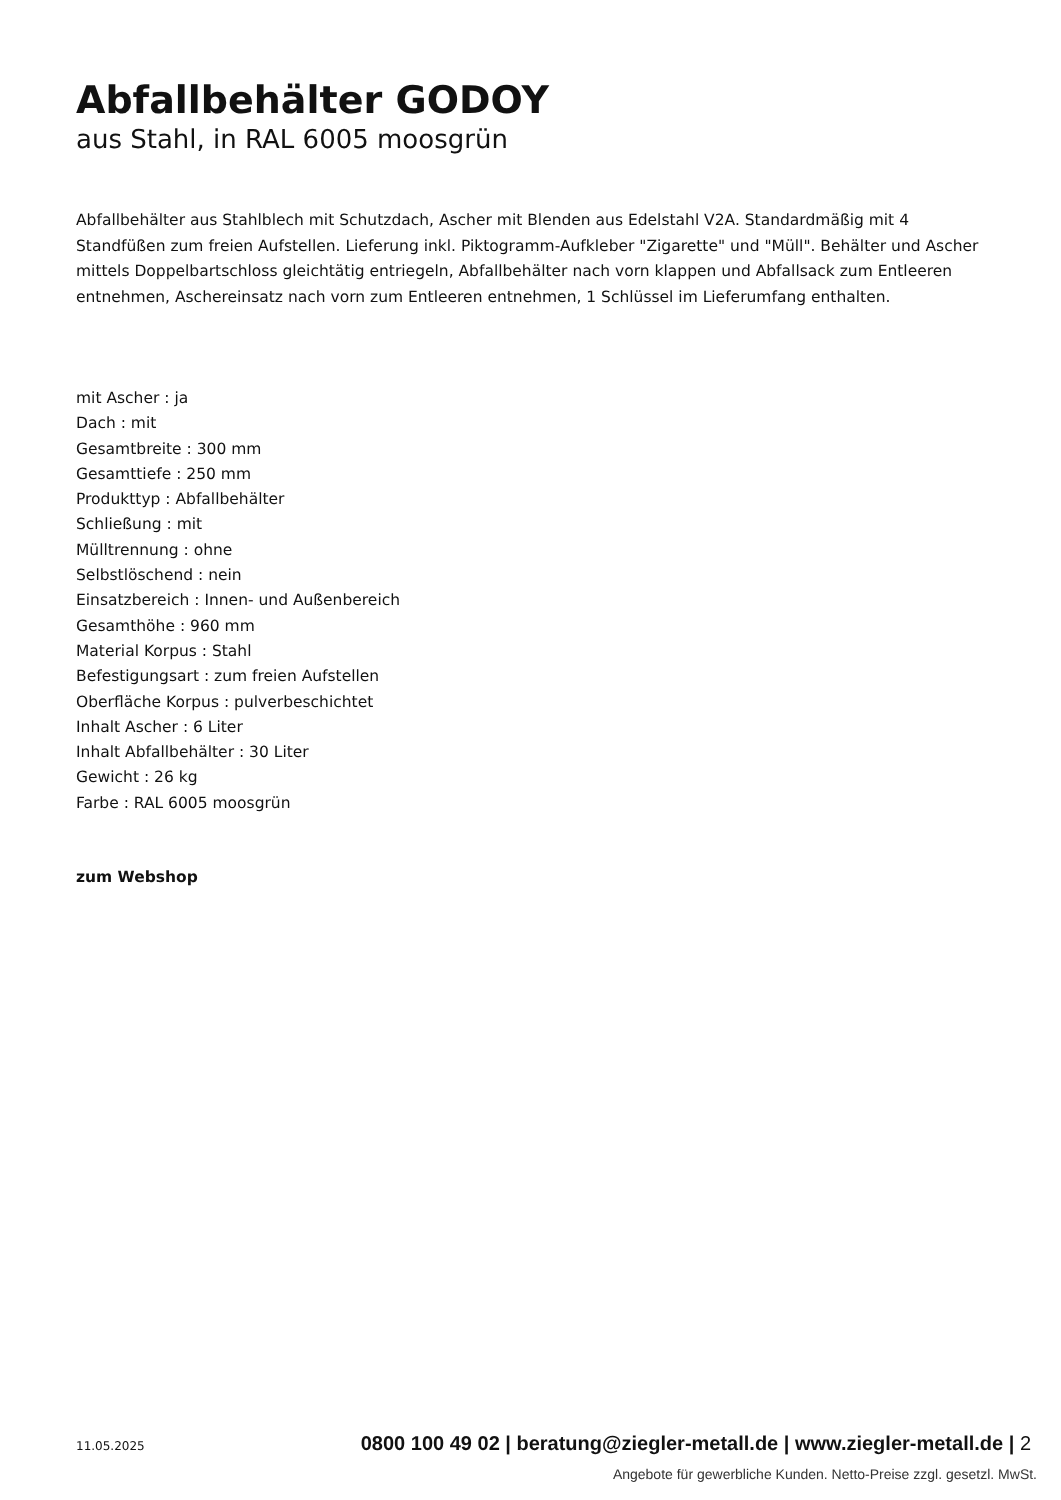Abfallbehälter GODOY
aus Stahl, in RAL 6005 moosgrün
Abfallbehälter aus Stahlblech mit Schutzdach, Ascher mit Blenden aus Edelstahl V2A. Standardmäßig mit 4 Standfüßen zum freien Aufstellen. Lieferung inkl. Piktogramm-Aufkleber "Zigarette" und "Müll". Behälter und Ascher mittels Doppelbartschloss gleichtätig entriegeln, Abfallbehälter nach vorn klappen und Abfallsack zum Entleeren entnehmen, Aschereinsatz nach vorn zum Entleeren entnehmen, 1 Schlüssel im Lieferumfang enthalten.
mit Ascher : ja
Dach : mit
Gesamtbreite : 300 mm
Gesamttiefe : 250 mm
Produkttyp : Abfallbehälter
Schließung : mit
Mülltrennung : ohne
Selbstlöschend : nein
Einsatzbereich : Innen- und Außenbereich
Gesamthöhe : 960 mm
Material Korpus : Stahl
Befestigungsart : zum freien Aufstellen
Oberfläche Korpus : pulverbeschichtet
Inhalt Ascher : 6 Liter
Inhalt Abfallbehälter : 30 Liter
Gewicht : 26 kg
Farbe : RAL 6005 moosgrün
zum Webshop
11.05.2025 0800 100 49 02 | beratung@ziegler-metall.de | www.ziegler-metall.de | 2
Angebote für gewerbliche Kunden. Netto-Preise zzgl. gesetzl. MwSt.